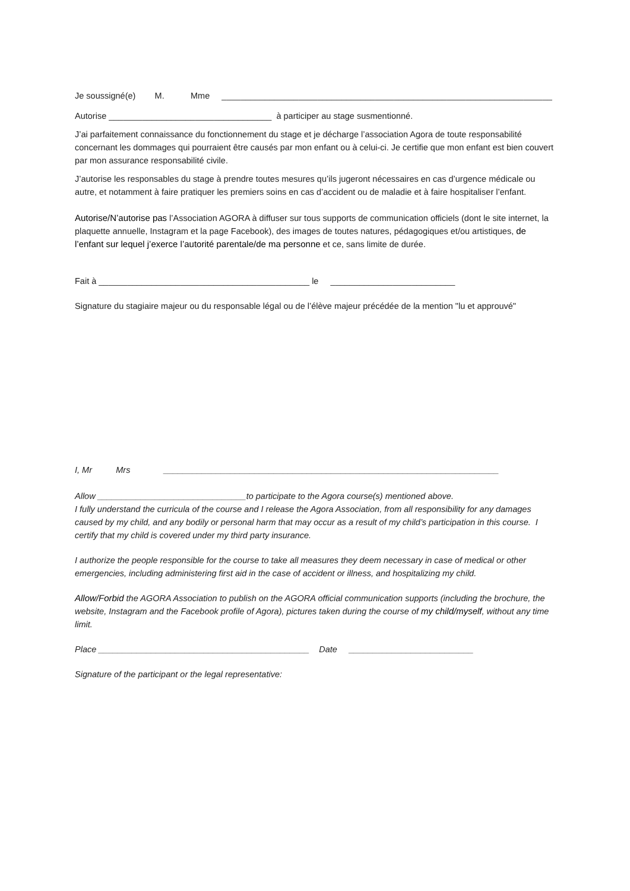Je soussigné(e) M. Mme _____________________________________________________________________
Autorise __________________________________ à participer au stage susmentionné.
J’ai parfaitement connaissance du fonctionnement du stage et je décharge l’association Agora de toute responsabilité concernant les dommages qui pourraient être causés par mon enfant ou à celui-ci. Je certifie que mon enfant est bien couvert par mon assurance responsabilité civile.
J’autorise les responsables du stage à prendre toutes mesures qu’ils jugeront nécessaires en cas d’urgence médicale ou autre, et notamment à faire pratiquer les premiers soins en cas d’accident ou de maladie et à faire hospitaliser l’enfant.
Autorise/N’autorise pas l’Association AGORA à diffuser sur tous supports de communication officiels (dont le site internet, la plaquette annuelle, Instagram et la page Facebook), des images de toutes natures, pédagogiques et/ou artistiques, de l’enfant sur lequel j’exerce l’autorité parentale/de ma personne et ce, sans limite de durée.
Fait à ____________________________________________ le __________________________
Signature du stagiaire majeur ou du responsable légal ou de l’élève majeur précédée de la mention "lu et approuvé"
I, Mr Mrs ______________________________________________________________________
Allow _______________________________to participate to the Agora course(s) mentioned above.
I fully understand the curricula of the course and I release the Agora Association, from all responsibility for any damages caused by my child, and any bodily or personal harm that may occur as a result of my child’s participation in this course. I certify that my child is covered under my third party insurance.
I authorize the people responsible for the course to take all measures they deem necessary in case of medical or other emergencies, including administering first aid in the case of accident or illness, and hospitalizing my child.
Allow/Forbid the AGORA Association to publish on the AGORA official communication supports (including the brochure, the website, Instagram and the Facebook profile of Agora), pictures taken during the course of my child/myself, without any time limit.
Place ____________________________________________ Date __________________________
Signature of the participant or the legal representative: